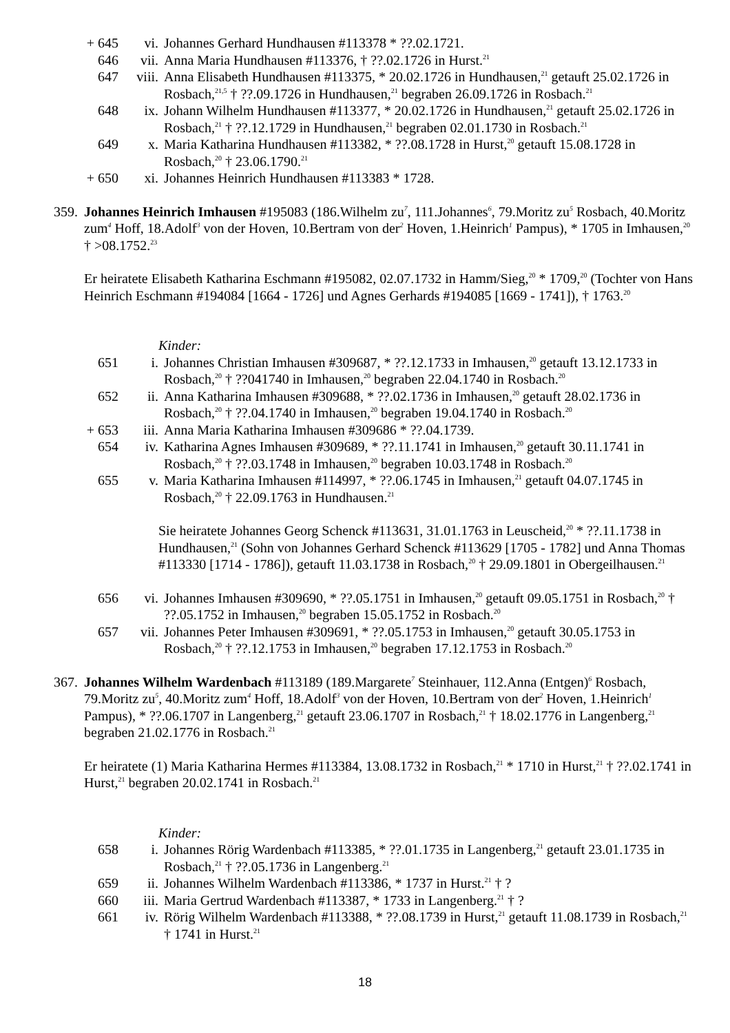+ 645 vi. Johannes Gerhard Hundhausen #113378 * ??.02.1721.
646 vii. Anna Maria Hundhausen #113376, † ??.02.1726 in Hurst.<sup>21</sup>
647 viii.
Anna Elisabeth Hundhausen #113375, * 20.02.1726 in Hundhausen,<sup>21</sup> getauft 25.02.1726 in Rosbach,<sup>21,5</sup> † ??.09.1726 in Hundhausen,<sup>21</sup> begraben 26.09.1726 in Rosbach.<sup>21</sup>
648 ix. Johann Wilhelm Hundhausen #113377, * 20.02.1726 in Hundhausen,<sup>21</sup> getauft 25.02.1726 in Rosbach,<sup>21</sup> † ??.12.1729 in Hundhausen,<sup>21</sup> begraben 02.01.1730 in Rosbach.<sup>21</sup>
649 x. Maria Katharina Hundhausen #113382, * ??.08.1728 in Hurst,<sup>20</sup> getauft 15.08.1728 in Rosbach,<sup>20</sup> † 23.06.1790.<sup>21</sup>
+ 650 xi. Johannes Heinrich Hundhausen #113383 * 1728.
359.
Johannes Heinrich Imhausen #195083 (186.Wilhelm zu<sup>7</sup>, 111.Johannes<sup>6</sup>, 79.Moritz zu<sup>5</sup> Rosbach, 40.Moritz zum<sup>4</sup> Hoff, 18.Adolf<sup>3</sup> von der Hoven, 10.Bertram von der<sup>2</sup> Hoven, 1.Heinrich<sup>1</sup> Pampus), * 1705 in Imhausen,<sup>20</sup> † >08.1752.<sup>23</sup>
Er heiratete Elisabeth Katharina Eschmann #195082, 02.07.1732 in Hamm/Sieg,<sup>20</sup> * 1709,<sup>20</sup> (Tochter von Hans Heinrich Eschmann #194084 [1664 - 1726] und Agnes Gerhards #194085 [1669 - 1741]), † 1763.<sup>20</sup>
Kinder:
651 i. Johannes Christian Imhausen #309687, * ??.12.1733 in Imhausen,<sup>20</sup> getauft 13.12.1733 in Rosbach,<sup>20</sup> † ??041740 in Imhausen,<sup>20</sup> begraben 22.04.1740 in Rosbach.<sup>20</sup>
652 ii. Anna Katharina Imhausen #309688, * ??.02.1736 in Imhausen,<sup>20</sup> getauft 28.02.1736 in Rosbach,<sup>20</sup> † ??.04.1740 in Imhausen,<sup>20</sup> begraben 19.04.1740 in Rosbach.<sup>20</sup>
+ 653 iii. Anna Maria Katharina Imhausen #309686 * ??.04.1739.
654 iv. Katharina Agnes Imhausen #309689, * ??.11.1741 in Imhausen,<sup>20</sup> getauft 30.11.1741 in Rosbach,<sup>20</sup> † ??.03.1748 in Imhausen,<sup>20</sup> begraben 10.03.1748 in Rosbach.<sup>20</sup>
655 v. Maria Katharina Imhausen #114997, * ??.06.1745 in Imhausen,<sup>21</sup> getauft 04.07.1745 in Rosbach,<sup>20</sup> † 22.09.1763 in Hundhausen.<sup>21</sup>
Sie heiratete Johannes Georg Schenck #113631, 31.01.1763 in Leuscheid,<sup>20</sup> * ??.11.1738 in Hundhausen,<sup>21</sup> (Sohn von Johannes Gerhard Schenck #113629 [1705 - 1782] und Anna Thomas #113330 [1714 - 1786]), getauft 11.03.1738 in Rosbach,<sup>20</sup> † 29.09.1801 in Obergeilhausen.<sup>21</sup>
656 vi. Johannes Imhausen #309690, * ??.05.1751 in Imhausen,<sup>20</sup> getauft 09.05.1751 in Rosbach,<sup>20</sup> † ??.05.1752 in Imhausen,<sup>20</sup> begraben 15.05.1752 in Rosbach.<sup>20</sup>
657 vii. Johannes Peter Imhausen #309691, * ??.05.1753 in Imhausen,<sup>20</sup> getauft 30.05.1753 in Rosbach,<sup>20</sup> † ??.12.1753 in Imhausen,<sup>20</sup> begraben 17.12.1753 in Rosbach.<sup>20</sup>
367.
Johannes Wilhelm Wardenbach #113189 (189.Margarete<sup>7</sup> Steinhauer, 112.Anna (Entgen)<sup>6</sup> Rosbach, 79.Moritz zu<sup>5</sup>, 40.Moritz zum<sup>4</sup> Hoff, 18.Adolf<sup>3</sup> von der Hoven, 10.Bertram von der<sup>2</sup> Hoven, 1.Heinrich<sup>1</sup> Pampus), * ??.06.1707 in Langenberg,<sup>21</sup> getauft 23.06.1707 in Rosbach,<sup>21</sup> † 18.02.1776 in Langenberg,<sup>21</sup> begraben 21.02.1776 in Rosbach.<sup>21</sup>
Er heiratete (1) Maria Katharina Hermes #113384, 13.08.1732 in Rosbach,<sup>21</sup> * 1710 in Hurst,<sup>21</sup> † ??.02.1741 in Hurst,<sup>21</sup> begraben 20.02.1741 in Rosbach.<sup>21</sup>
Kinder:
658 i. Johannes Rörig Wardenbach #113385, * ??.01.1735 in Langenberg,<sup>21</sup> getauft 23.01.1735 in Rosbach,<sup>21</sup> † ??.05.1736 in Langenberg.<sup>21</sup>
659 ii. Johannes Wilhelm Wardenbach #113386, * 1737 in Hurst.<sup>21</sup> † ?
660 iii. Maria Gertrud Wardenbach #113387, * 1733 in Langenberg.<sup>21</sup> † ?
661 iv. Rörig Wilhelm Wardenbach #113388, * ??.08.1739 in Hurst,<sup>21</sup> getauft 11.08.1739 in Rosbach,<sup>21</sup> † 1741 in Hurst.<sup>21</sup>
18